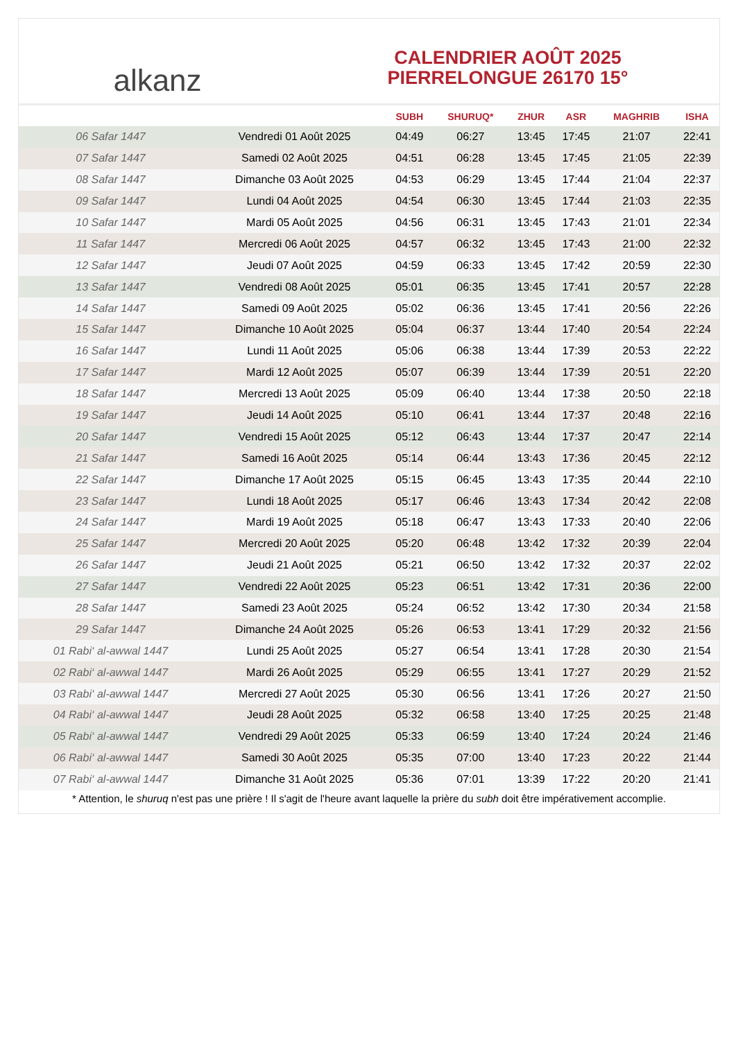alkanz
CALENDRIER AOÛT 2025
PIERRELONGUE 26170 15°
| | | SUBH | SHURUQ* | ZHUR | ASR | MAGHRIB | ISHA |
| --- | --- | --- | --- | --- | --- | --- | --- |
| 06 Safar 1447 | Vendredi 01 Août 2025 | 04:49 | 06:27 | 13:45 | 17:45 | 21:07 | 22:41 |
| 07 Safar 1447 | Samedi 02 Août 2025 | 04:51 | 06:28 | 13:45 | 17:45 | 21:05 | 22:39 |
| 08 Safar 1447 | Dimanche 03 Août 2025 | 04:53 | 06:29 | 13:45 | 17:44 | 21:04 | 22:37 |
| 09 Safar 1447 | Lundi 04 Août 2025 | 04:54 | 06:30 | 13:45 | 17:44 | 21:03 | 22:35 |
| 10 Safar 1447 | Mardi 05 Août 2025 | 04:56 | 06:31 | 13:45 | 17:43 | 21:01 | 22:34 |
| 11 Safar 1447 | Mercredi 06 Août 2025 | 04:57 | 06:32 | 13:45 | 17:43 | 21:00 | 22:32 |
| 12 Safar 1447 | Jeudi 07 Août 2025 | 04:59 | 06:33 | 13:45 | 17:42 | 20:59 | 22:30 |
| 13 Safar 1447 | Vendredi 08 Août 2025 | 05:01 | 06:35 | 13:45 | 17:41 | 20:57 | 22:28 |
| 14 Safar 1447 | Samedi 09 Août 2025 | 05:02 | 06:36 | 13:45 | 17:41 | 20:56 | 22:26 |
| 15 Safar 1447 | Dimanche 10 Août 2025 | 05:04 | 06:37 | 13:44 | 17:40 | 20:54 | 22:24 |
| 16 Safar 1447 | Lundi 11 Août 2025 | 05:06 | 06:38 | 13:44 | 17:39 | 20:53 | 22:22 |
| 17 Safar 1447 | Mardi 12 Août 2025 | 05:07 | 06:39 | 13:44 | 17:39 | 20:51 | 22:20 |
| 18 Safar 1447 | Mercredi 13 Août 2025 | 05:09 | 06:40 | 13:44 | 17:38 | 20:50 | 22:18 |
| 19 Safar 1447 | Jeudi 14 Août 2025 | 05:10 | 06:41 | 13:44 | 17:37 | 20:48 | 22:16 |
| 20 Safar 1447 | Vendredi 15 Août 2025 | 05:12 | 06:43 | 13:44 | 17:37 | 20:47 | 22:14 |
| 21 Safar 1447 | Samedi 16 Août 2025 | 05:14 | 06:44 | 13:43 | 17:36 | 20:45 | 22:12 |
| 22 Safar 1447 | Dimanche 17 Août 2025 | 05:15 | 06:45 | 13:43 | 17:35 | 20:44 | 22:10 |
| 23 Safar 1447 | Lundi 18 Août 2025 | 05:17 | 06:46 | 13:43 | 17:34 | 20:42 | 22:08 |
| 24 Safar 1447 | Mardi 19 Août 2025 | 05:18 | 06:47 | 13:43 | 17:33 | 20:40 | 22:06 |
| 25 Safar 1447 | Mercredi 20 Août 2025 | 05:20 | 06:48 | 13:42 | 17:32 | 20:39 | 22:04 |
| 26 Safar 1447 | Jeudi 21 Août 2025 | 05:21 | 06:50 | 13:42 | 17:32 | 20:37 | 22:02 |
| 27 Safar 1447 | Vendredi 22 Août 2025 | 05:23 | 06:51 | 13:42 | 17:31 | 20:36 | 22:00 |
| 28 Safar 1447 | Samedi 23 Août 2025 | 05:24 | 06:52 | 13:42 | 17:30 | 20:34 | 21:58 |
| 29 Safar 1447 | Dimanche 24 Août 2025 | 05:26 | 06:53 | 13:41 | 17:29 | 20:32 | 21:56 |
| 01 Rabi‘ al-awwal 1447 | Lundi 25 Août 2025 | 05:27 | 06:54 | 13:41 | 17:28 | 20:30 | 21:54 |
| 02 Rabi‘ al-awwal 1447 | Mardi 26 Août 2025 | 05:29 | 06:55 | 13:41 | 17:27 | 20:29 | 21:52 |
| 03 Rabi‘ al-awwal 1447 | Mercredi 27 Août 2025 | 05:30 | 06:56 | 13:41 | 17:26 | 20:27 | 21:50 |
| 04 Rabi‘ al-awwal 1447 | Jeudi 28 Août 2025 | 05:32 | 06:58 | 13:40 | 17:25 | 20:25 | 21:48 |
| 05 Rabi‘ al-awwal 1447 | Vendredi 29 Août 2025 | 05:33 | 06:59 | 13:40 | 17:24 | 20:24 | 21:46 |
| 06 Rabi‘ al-awwal 1447 | Samedi 30 Août 2025 | 05:35 | 07:00 | 13:40 | 17:23 | 20:22 | 21:44 |
| 07 Rabi‘ al-awwal 1447 | Dimanche 31 Août 2025 | 05:36 | 07:01 | 13:39 | 17:22 | 20:20 | 21:41 |
* Attention, le shuruq n'est pas une prière ! Il s'agit de l'heure avant laquelle la prière du subh doit être impérativement accomplie.